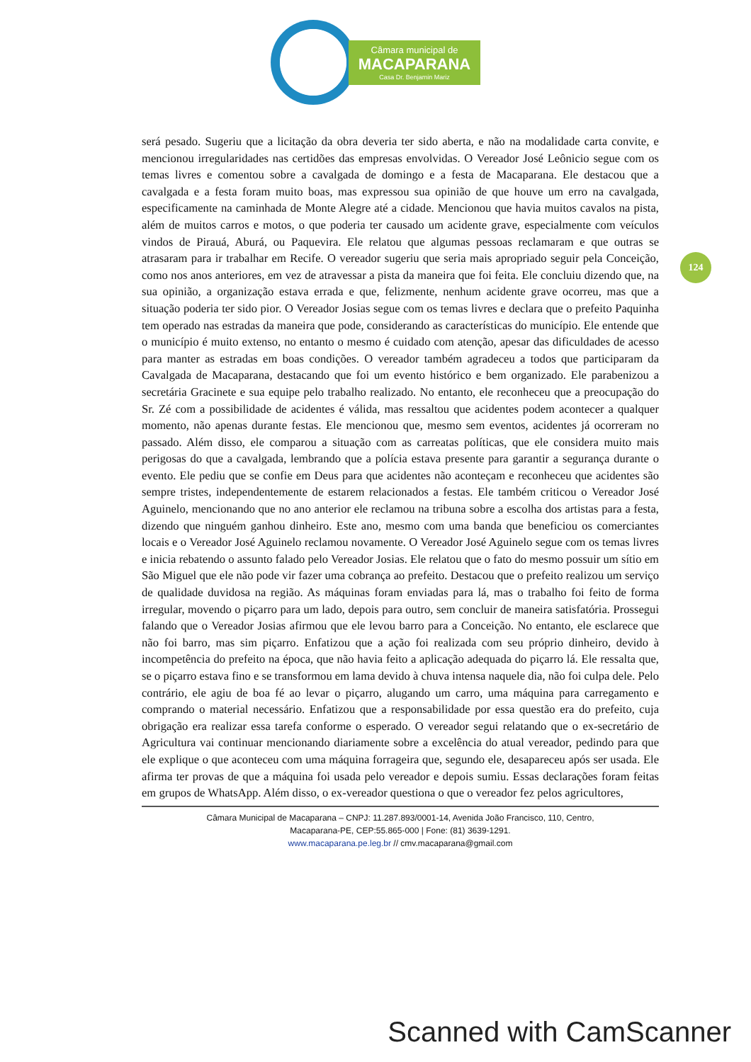Câmara municipal de
MACAPARANA
Casa Dr. Benjamin Mariz
124
será pesado. Sugeriu que a licitação da obra deveria ter sido aberta, e não na modalidade carta convite, e mencionou irregularidades nas certidões das empresas envolvidas. O Vereador José Leônicio segue com os temas livres e comentou sobre a cavalgada de domingo e a festa de Macaparana. Ele destacou que a cavalgada e a festa foram muito boas, mas expressou sua opinião de que houve um erro na cavalgada, especificamente na caminhada de Monte Alegre até a cidade. Mencionou que havia muitos cavalos na pista, além de muitos carros e motos, o que poderia ter causado um acidente grave, especialmente com veículos vindos de Pirauá, Aburá, ou Paquevira. Ele relatou que algumas pessoas reclamaram e que outras se atrasaram para ir trabalhar em Recife. O vereador sugeriu que seria mais apropriado seguir pela Conceição, como nos anos anteriores, em vez de atravessar a pista da maneira que foi feita. Ele concluiu dizendo que, na sua opinião, a organização estava errada e que, felizmente, nenhum acidente grave ocorreu, mas que a situação poderia ter sido pior. O Vereador Josias segue com os temas livres e declara que o prefeito Paquinha tem operado nas estradas da maneira que pode, considerando as características do município. Ele entende que o município é muito extenso, no entanto o mesmo é cuidado com atenção, apesar das dificuldades de acesso para manter as estradas em boas condições. O vereador também agradeceu a todos que participaram da Cavalgada de Macaparana, destacando que foi um evento histórico e bem organizado. Ele parabenizou a secretária Gracinete e sua equipe pelo trabalho realizado. No entanto, ele reconheceu que a preocupação do Sr. Zé com a possibilidade de acidentes é válida, mas ressaltou que acidentes podem acontecer a qualquer momento, não apenas durante festas. Ele mencionou que, mesmo sem eventos, acidentes já ocorreram no passado. Além disso, ele comparou a situação com as carreatas políticas, que ele considera muito mais perigosas do que a cavalgada, lembrando que a polícia estava presente para garantir a segurança durante o evento. Ele pediu que se confie em Deus para que acidentes não aconteçam e reconheceu que acidentes são sempre tristes, independentemente de estarem relacionados a festas. Ele também criticou o Vereador José Aguinelo, mencionando que no ano anterior ele reclamou na tribuna sobre a escolha dos artistas para a festa, dizendo que ninguém ganhou dinheiro. Este ano, mesmo com uma banda que beneficiou os comerciantes locais e o Vereador José Aguinelo reclamou novamente. O Vereador José Aguinelo segue com os temas livres e inicia rebatendo o assunto falado pelo Vereador Josias. Ele relatou que o fato do mesmo possuir um sítio em São Miguel que ele não pode vir fazer uma cobrança ao prefeito. Destacou que o prefeito realizou um serviço de qualidade duvidosa na região. As máquinas foram enviadas para lá, mas o trabalho foi feito de forma irregular, movendo o piçarro para um lado, depois para outro, sem concluir de maneira satisfatória. Prossegui falando que o Vereador Josias afirmou que ele levou barro para a Conceição. No entanto, ele esclarece que não foi barro, mas sim piçarro. Enfatizou que a ação foi realizada com seu próprio dinheiro, devido à incompetência do prefeito na época, que não havia feito a aplicação adequada do piçarro lá. Ele ressalta que, se o piçarro estava fino e se transformou em lama devido à chuva intensa naquele dia, não foi culpa dele. Pelo contrário, ele agiu de boa fé ao levar o piçarro, alugando um carro, uma máquina para carregamento e comprando o material necessário. Enfatizou que a responsabilidade por essa questão era do prefeito, cuja obrigação era realizar essa tarefa conforme o esperado. O vereador segui relatando que o ex-secretário de Agricultura vai continuar mencionando diariamente sobre a excelência do atual vereador, pedindo para que ele explique o que aconteceu com uma máquina forrageira que, segundo ele, desapareceu após ser usada. Ele afirma ter provas de que a máquina foi usada pelo vereador e depois sumiu. Essas declarações foram feitas em grupos de WhatsApp. Além disso, o ex-vereador questiona o que o vereador fez pelos agricultores,
Câmara Municipal de Macaparana – CNPJ: 11.287.893/0001-14, Avenida João Francisco, 110, Centro,
Macaparana-PE, CEP:55.865-000 | Fone: (81) 3639-1291.
www.macaparana.pe.leg.br // cmv.macaparana@gmail.com
Scanned with CamScanner